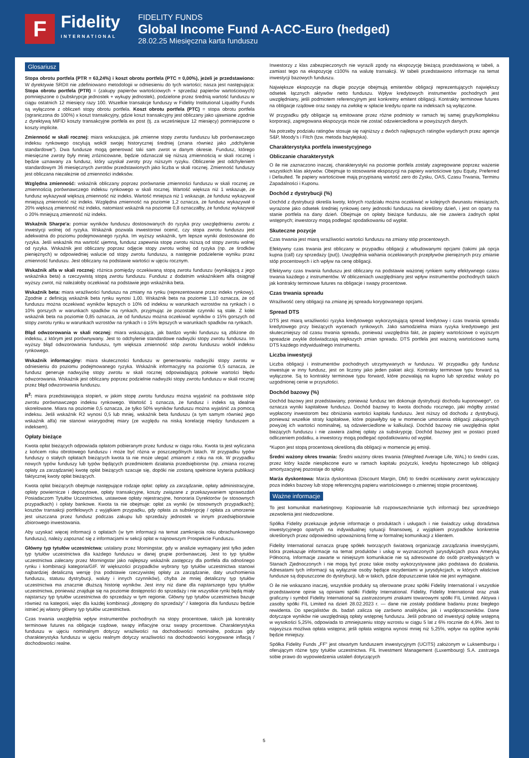F
Fidelity
INTERNATIONAL
FIDELITY FUNDS
Global Income Fund A-ACC-Euro (hedged)
28.02.25 Miesięczna karta funduszu
Glosariusz
Stopa obrotu portfela (PTR = 63,24%) i koszt obrotu portfela (PTC = 0,00%), jeżeli je przedstawiono: W dyrektywie SRDII nie zdefiniowano metodologii w odniesieniu do tych wartości; nasza jest następująca: Stopa obrotu portfela (PTR) = (zakupy papierów wartościowych + sprzedaż papierów wartościowych) pomniejszone o (subskrypcje jednostek + wykupy jednostek), podzielone przez średnią wartość funduszu w ciągu ostatnich 12 miesięcy razy 100. Wszelkie transakcje funduszy w Fidelity Institutional Liquidity Funds są wyłączone z obliczeń stopy obrotu portfela. Koszt obrotu portfela (PTC) = stopa obrotu portfela (ograniczona do 100%) x koszt transakcyjny, gdzie koszt transakcyjny jest obliczany jako ujawniane zgodnie z dyrektywą MiFID koszty transakcyjne portfela ex post (tj. za wcześniejsze 12 miesięcy) pomniejszone o koszty implicite.
Zmienność w skali rocznej: miara wskazująca, jak zmienne stopy zwrotu funduszu lub porównawczego indeksu rynkowego oscylują wokół swojej historycznej średniej (znana również jako „odchylenie standardowe"). Dwa fundusze mogą generować taki sam zwrot w danym okresie. Fundusz, którego miesięczne zwroty były mniej zróżnicowane, będzie odznaczał się niższą zmiennością w skali rocznej i będzie uznawany za fundusz, który uzyskał zwroty przy niższym ryzyku. Obliczenie jest odchyleniem standardowym 36 miesięcznych zwrotów przedstawionych jako liczba w skali rocznej. Zmienność funduszy jest obliczana niezależnie od zmienności indeksów.
Względna zmienność: wskaźnik obliczany poprzez porównanie zmienności funduszu w skali rocznej ze zmiennością porównawczego indeksu rynkowego w skali rocznej. Wartość większa niż 1 wskazuje, że fundusz wykazywał większą zmienność niż indeks. Wartość mniejsza niż 1 wskazuje, że fundusz wykazywał mniejszą zmienność niż indeks. Względna zmienność na poziomie 1,2 oznacza, że fundusz wykazywał o 20% większą zmienność niż indeks, natomiast wskaźnik na poziomie 0,8 oznaczałby, że fundusz wykazywał o 20% mniejszą zmienność niż indeks.
Wskaźnik Sharpe'a: pomiar wyników funduszu dostosowanych do ryzyka przy uwzględnieniu zwrotu z inwestycji wolnej od ryzyka. Wskaźnik pozwala inwestorowi ocenić, czy stopa zwrotu funduszu jest adekwatna do poziomu podejmowanego ryzyka. Im wyższy wskaźnik, tym lepsze wyniki dostosowane do ryzyka. Jeśli wskaźnik ma wartość ujemną, fundusz zapewnia stopę zwrotu niższą od stopy zwrotu wolnej od ryzyka. Wskaźnik jest obliczany poprzez odjęcie stopy zwrotu wolnej od ryzyka (np. ze środków pieniężnych) w odpowiedniej walucie od stopy zwrotu funduszu, a następnie podzielenie wyniku przez zmienność funduszu. Jest obliczany na podstawie wartości w ujęciu rocznym.
Wskaźnik alfa w skali rocznej: różnica pomiędzy oczekiwaną stopą zwrotu funduszu (wynikającą z jego wskaźnika beta) a rzeczywistą stopą zwrotu funduszu. Fundusz z dodatnim wskaźnikiem alfa osiągnął wyższy zwrot, niż należałoby oczekiwać na podstawie jego wskaźnika beta.
Wskaźnik beta: miara wrażliwości funduszu na zmiany na rynku (reprezentowane przez indeks rynkowy). Zgodnie z definicją wskaźnik beta rynku wynosi 1,00. Wskaźnik beta na poziomie 1,10 oznacza, że od funduszu można oczekiwać wyników lepszych o 10% od indeksu w warunkach wzrostów na rynkach i o 10% gorszych w warunkach spadków na rynkach, przyjmując że pozostałe czynniki są stałe. Z kolei wskaźnik beta na poziomie 0,85 oznacza, że od funduszu można oczekiwać wyników o 15% gorszych od stopy zwrotu rynku w warunkach wzrostów na rynkach i o 15% lepszych w warunkach spadków na rynkach.
Błąd odwzorowania w skali rocznej: miara wskazująca, jak bardzo wyniki funduszu są zbliżone do indeksu, z którym jest porównywany. Jest to odchylenie standardowe nadwyżki stopy zwrotu funduszu. Im wyższy błąd odwzorowania funduszu, tym większa zmienność stóp zwrotu funduszu wokół indeksu rynkowego.
Wskaźnik informacyjny: miara skuteczności funduszu w generowaniu nadwyżki stopy zwrotu w odniesieniu do poziomu podejmowanego ryzyka. Wskaźnik informacyjny na poziomie 0,5 oznacza, że fundusz generuje nadwyżkę stopy zwrotu w skali rocznej odpowiadającą połowie wartości błędu odwzorowania. Wskaźnik jest obliczany poprzez podzielnie nadwyżki stopy zwrotu funduszu w skali rocznej przez błąd odwzorowania funduszu.
R<sup>2</sup>: miara przedstawiająca stopień, w jakim stopę zwrotu funduszu można wyjaśnić na podstawie stóp zwrotu porównawczego indeksu rynkowego. Wartość 1 oznacza, że fundusz i indeks są idealnie skorelowane. Miara na poziomie 0,5 oznacza, że tylko 50% wyników funduszu można wyjaśnić za pomocą indeksu. Jeśli wskaźnik R2 wynosi 0,5 lub mniej, wskaźnik beta funduszu (a tym samym również jego wskaźnik alfa) nie stanowi wiarygodnej miary (ze względu na niską korelację między funduszem a indeksem).
Opłaty bieżące
Kwota opłat bieżących odpowiada opłatom pobieranym przez fundusz w ciągu roku. Kwota ta jest wyliczana z końcem roku obrotowego funduszu i może być różna w poszczególnych latach. W przypadku typów funduszy o stałych opłatach bieżących kwota ta nie może ulegać zmianom z roku na rok. W przypadku nowych typów funduszy lub typów będących przedmiotem działania przedsiębiorstw (np. zmiana rocznej opłaty za zarządzanie) kwotę opłat bieżących szacuje się, dopóki nie zostaną spełnione kryteria publikacji faktycznej kwoty opłat bieżących.
Kwota opłat bieżących obejmuje następujące rodzaje opłat: opłaty za zarządzanie, opłaty administracyjne, opłaty powiernicze i depozytowe, opłaty transakcyjne, koszty związane z przekazywaniem sprawozdań Posiadaczom Tytułów Uczestnictwa, ustawowe opłaty rejestracyjne, honoraria Dyrektorów (w stosownych przypadkach) i opłaty bankowe. Kwota ta nie obejmuje: opłat za wyniki (w stosownych przypadkach); kosztów transakcji portfelowych z wyjątkiem przypadku, gdy opłata za subskrypcję / opłata za umorzenie jest uiszczana przez fundusz podczas zakupu lub sprzedaży jednostek w innym przedsiębiorstwie zbiorowego inwestowania.
Aby uzyskać więcej informacji o opłatach (w tym informacji na temat zamknięcia roku obrachunkowego funduszu), należy zapoznać się z informacjami w sekcji opłat w najnowszym Prospekcie Funduszu.
Główny typ tytułów uczestnictwa: ustalany przez Morningstar, gdy w analizie wymagany jest tylko jeden typ tytułów uczestnictwa dla każdego funduszu w danej grupie porównawczej. Jest to typ tytułów uczestnictwa zalecany przez Morningstar jako najlepszy wskaźnik zastępczy dla portfela dla odnośnego rynku i kombinacji kategoria/GIF. W większości przypadków wybrany typ tytułów uczestnictwa stanowi najbardziej detaliczną wersję (na podstawie rzeczywistej opłaty za zarządzanie, daty uruchomienia funduszu, statusu dystrybucji, waluty i innych czynników), chyba że mniej detaliczny typ tytułów uczestnictwa ma znacznie dłuższą historię wyników. Jest inny niż dane dla najstarszego typu tytułów uczestnictwa, ponieważ znajduje się na poziomie dostępności do sprzedaży i nie wszystkie rynki będą miały najstarszy typ tytułów uczestnictwa do sprzedaży w tym regionie. Główny typ tytułów uczestnictwa bazuje również na kategorii, więc dla każdej kombinacji „dostępny do sprzedaży" / kategoria dla funduszu będzie istnieć jej własny główny typ tytułów uczestnictwa.
Czas trwania uwzględnia wpływ instrumentów pochodnych na stopy procentowe, takich jak kontrakty terminowe futures na obligacje rządowe, swapy inflacyjne oraz swapy procentowe. Charakterystyka funduszu w ujęciu nominalnym dotyczy wrażliwości na dochodowości nominalne, podczas gdy charakterystyka funduszu w ujęciu realnym dotyczy wrażliwości na dochodowości korygowane inflacją / dochodowości realne.
Inwestorzy z klas zabezpieczonych nie wyrazili zgody na ekspozycję bieżącą przedstawioną w tabeli, a zamiast tego na ekspozycję c100% na walutę transakcji. W tabeli przedstawiono informacje na temat inwestycji bazowych funduszu.
Największe ekspozycje na długie pozycje obejmują emitentów obligacji reprezentujących największy odsetek łącznych aktywów netto funduszu. Wpływ kredytowych instrumentów pochodnych jest uwzględniany, jeśli podmiotem referencyjnym jest konkretny emitent obligacji. Kontrakty terminowe futures na obligacje rządowe oraz swapy na zwłokę w spłacie kredytu oparte na indeksach są wyłączone.
W przypadku gdy obligacje są emitowane przez różne podmioty w ramach tej samej grupy/kompleksu korporacji, zagregowana ekspozycja może nie zostać odzwierciedlona w powyższych danych.
Na potrzeby podziału ratingów stosuje się najniższy z dwóch najlepszych ratingów wydanych przez agencje S&P, Moody's i Fitch (tzw. metoda bazylejska).
Charakterystyka portfela inwestycyjnego
Obliczanie charakterystyk
O ile nie zaznaczono inaczej, charakterystyki na poziomie portfela zostały zagregowane poprzez ważenie wszystkich klas aktywów. Obejmuje to stosowanie ekspozycji na papiery wartościowe typu Equity, Preferred i Defaulted. Te papiery wartościowe mają przypisaną wartość zero do Zysku, OAS, Czasu Trwania, Terminu Zapadalności i Kuponu.
Dochód z dystrybucji (%)
Dochód z dystrybucji określa kwoty, których rozdziału można oczekiwać w kolejnych dwunastu miesiącach, wyrażone jako odsetek średniej rynkowej ceny jednostki funduszu na określony dzień, i jest on oparty na stanie portfela na dany dzień. Obejmuje on opłaty bieżące funduszu, ale nie zawiera żadnych opłat wstępnych; inwestorzy mogą podlegać opodatkowaniu od wypłat.
Skuteczne pozycje
Czas trwania jest miarą wrażliwości wartości funduszu na zmiany stóp procentowych.
Efektywny czas trwania jest obliczany w przypadku obligacji z wbudowanymi opcjami (takimi jak opcja kupna (call) czy sprzedaży (put)). Uwzględnia wahania oczekiwanych przepływów pieniężnych przy zmianie stóp procentowych i ich wpływ na cenę obligacji.
Efektywny czas trwania funduszu jest obliczany na podstawie ważonej rynkiem sumy efektywnego czasu trwania każdego z instrumentów. W obliczeniach uwzględniany jest wpływ instrumentów pochodnych takich jak kontrakty terminowe futures na obligacje i swapy procentowe.
Czas trwania spreadu
Wrażliwość ceny obligacji na zmianę jej spreadu korygowanego opcjami.
Spread DTS
DTS jest miarą wrażliwości ryzyka kredytowego wykorzystującą spread kredytowy i czas trwania spreadu kredytowego przy bieżących wycenach rynkowych. Jako samodzielna miara ryzyka kredytowego jest skuteczniejszy od czasu trwania spreadu, ponieważ uwzględnia fakt, że papiery wartościowe o wyższym spreadzie zwykle doświadczają większych zmian spreadu. DTS portfela jest ważoną wartościowo sumą DTS każdego indywidualnego instrumentu.
Liczba inwestycji
Liczba obligacji i instrumentów pochodnych utrzymywanych w funduszu. W przypadku gdy fundusz inwestuje w inny fundusz, jest on liczony jako jeden pakiet akcji. Kontrakty terminowe typu forward są wyłączone. Są to kontrakty terminowe typu forward, które pozwalają na kupno lub sprzedaż waluty po uzgodnionej cenie w przyszłości.
Dochód bazowy (%)
Dochód bazowy jest przedstawiany, ponieważ fundusz ten dokonuje dystrybucji dochodu kuponowego*, co oznacza wyniki kapitałowe funduszu. Dochód bazowy to kwota dochodu rocznego, jaki mógłby zostać wypłacony inwestorom bez obniżania wartości kapitału funduszu. Jest niższy od dochodu z dystrybucji, ponieważ wszelkie straty kapitałowe, które pojawiłyby się w momencie umorzenia obligacji zakupionych powyżej ich wartości nominalnej, są odzwierciedlone w kalkulacji. Dochód bazowy nie uwzględnia opłat bieżących funduszu i nie zawiera żadnej opłaty za subskrypcję. Dochód bazowy jest w postaci przed odliczeniem podatku, a inwestorzy mogą podlegać opodatkowaniu od wypłat.
*Kupon jest stopą procentową określoną dla obligacji w momencie jej emisji.
Średni ważony okres trwania: Średni ważony okres trwania (Weighted Average Life, WAL) to średni czas, przez który każde niespłacone euro w ramach kapitału pożyczki, kredytu hipotecznego lub obligacji amortyzacyjnej pozostaje do spłaty.
Marża dyskontowa: Marża dyskontowa (Discount Margin, DM) to średni oczekiwany zwrot wykraczający poza indeks bazowy lub stopę referencyjną papieru wartościowego o zmiennej stopie procentowej.
Ważne informacje
To jest komunikat marketingowy. Kopiowanie lub rozpowszechnianie tych informacji bez uprzedniego zezwolenia jest niedozwolone.
Spółka Fidelity przekazuje jedynie informacje o produktach i usługach i nie świadczy usług doradztwa inwestycyjnego opartych na indywidualnej sytuacji finansowej, z wyjątkiem przypadków konkretnie określonych przez odpowiednio upoważnioną firmę w formalnej komunikacji z klientem.
Fidelity International oznacza grupę spółek tworzących światową organizację zarządzania inwestycjami, która przekazuje informacje na temat produktów i usług w wyznaczonych jurysdykcjach poza Ameryką Północną. Informacje zawarte w niniejszym komunikacie nie są adresowane do osób przebywających w Stanach Zjednoczonych i nie mogą być przez takie osoby wykorzystywane jako podstawa do działania. Adresatami tych informacji są wyłącznie osoby będące rezydentami w jurysdykcjach, w których właściwe fundusze są dopuszczone do dystrybucji, lub w takich, gdzie dopuszczenie takie nie jest wymagane.
O ile nie wskazano inaczej, wszystkie produkty są oferowane przez spółki Fidelity International i wszystkie przedstawione opinie są opiniami spółki Fidelity International. Fidelity, Fidelity International oraz znak graficzny i symbol Fidelity International są zastrzeżonymi znakami towarowymi spółki FIL Limited. Aktywa i zasoby spółki FIL Limited na dzień 28.02.2023 r. — dane nie zostały poddane badaniu przez biegłego rewidenta. Do specjalistów ds. badań zalicza się zarówno analityków, jak i współpracowników. Dane dotyczące wyników nie uwzględniają opłaty wstępnej funduszu. Jeśli pobrano od inwestycji opłatę wstępną w wysokości 5,25%, odpowiada to zmniejszeniu stopy wzrostu w ciągu 5 lat z 6% rocznie do 4,9%. Jest to najwyższa możliwa opłata wstępna; jeśli opłata wstępna wynosi mniej niż 5,25%, wpływ na ogólne wyniki będzie mniejszy.
Spółka Fidelity Funds „FF" jest otwartym funduszem inwestycyjnym (UCITS) założonym w Luksemburgu i oferującym różne typy tytułów uczestnictwa. FIL Investment Management (Luxembourg) S.A. zastrzega sobie prawo do wypowiedzenia ustaleń dotyczących
5